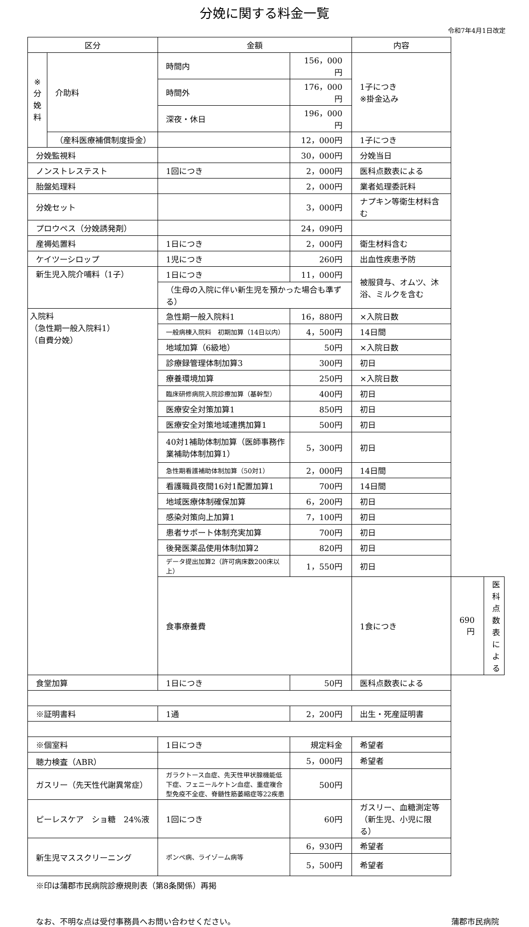分娩に関する料金一覧
令和7年4月1日改定
| 区分 | | 金額 | | 内容 | | |
| --- | --- | --- | --- | --- | --- | --- |
| ※ 分 娩 料 | 介助料 | 時間内 | 156，000円 | 1子につき ※掛金込み | | |
| | | 時間外 | 176，000円 | | | |
| | | 深夜・休日 | 196，000円 | | | |
| | （産科医療補償制度掛金） | | 12，000円 | 1子につき | | |
| 分娩監視料 | | | 30，000円 | 分娩当日 | | |
| ノンストレステスト | | 1回につき | 2，000円 | 医科点数表による | | |
| 胎盤処理料 | | | 2，000円 | 業者処理委託料 | | |
| 分娩セット | | | 3，000円 | ナプキン等衛生材料含む | | |
| プロウペス（分娩誘発剤） | | | 24，090円 | | | |
| 産褥処置料 | | 1日につき | 2，000円 | 衛生材料含む | | |
| ケイツーシロップ | | 1児につき | 260円 | 出血性疾患予防 | | |
| 新生児入院介哺料（1子） | | 1日につき | 11，000円 | 被服貸与、オムツ、沐浴、ミルクを含む | | |
| | | （生母の入院に伴い新生児を預かった場合も準ずる） | | | | |
| 入院料 （急性期一般入院料1） （自費分娩） | | 急性期一般入院料1 | 16，880円 | ×入院日数 | | |
| | | 一般病棟入院料 初期加算（14日以内） | 4，500円 | 14日間 | | |
| | | 地域加算（6級地） | 50円 | ×入院日数 | | |
| | | 診療録管理体制加算3 | 300円 | 初日 | | |
| | | 療養環境加算 | 250円 | ×入院日数 | | |
| | | 臨床研修病院入院診療加算（基幹型） | 400円 | 初日 | | |
| | | 医療安全対策加算1 | 850円 | 初日 | | |
| | | 医療安全対策地域連携加算1 | 500円 | 初日 | | |
| | | 40対1補助体制加算（医師事務作業補助体制加算1） | 5，300円 | 初日 | | |
| | | 急性期看護補助体制加算（50対1） | 2，000円 | 14日間 | | |
| | | 看護職員夜間16対1配置加算1 | 700円 | 14日間 | | |
| | | 地域医療体制確保加算 | 6，200円 | 初日 | | |
| | | 感染対策向上加算1 | 7，100円 | 初日 | | |
| | | 患者サポート体制充実加算 | 700円 | 初日 | | |
| | | 後発医薬品使用体制加算2 | 820円 | 初日 | | |
| | | データ提出加算2（許可病床数200床以上） | 1，550円 | 初日 | | |
| | | 食事療養費 | | 1食につき | 690円 | 医科点数表による |
| 食堂加算 | | 1日につき | 50円 | 医科点数表による | | |
| ※証明書料 | | 1通 | 2，200円 | 出生・死産証明書 | | |
| ※個室料 | | 1日につき | 規定料金 | 希望者 | | |
| 聴力検査（ABR） | | | 5，000円 | 希望者 | | |
| ガスリー（先天性代謝異常症） | | ガラクトース血症、先天性甲状腺機能低下症、フェニールケトン血症、重症複合型免疫不全症、脊髄性筋萎縮症等22疾患 | 500円 | | | |
| ピーレスケア ショ糖 24%液 | | 1回につき | 60円 | ガスリー、血糖測定等（新生児、小児に限る） | | |
| 新生児マススクリーニング | | ポンペ病、ライゾーム病等 | 6，930円 | 希望者 | | |
| | | | 5，500円 | 希望者 | | |
※印は蒲郡市民病院診療規則表（第8条関係）再掲
なお、不明な点は受付事務員へお問い合わせください。 蒲郡市民病院